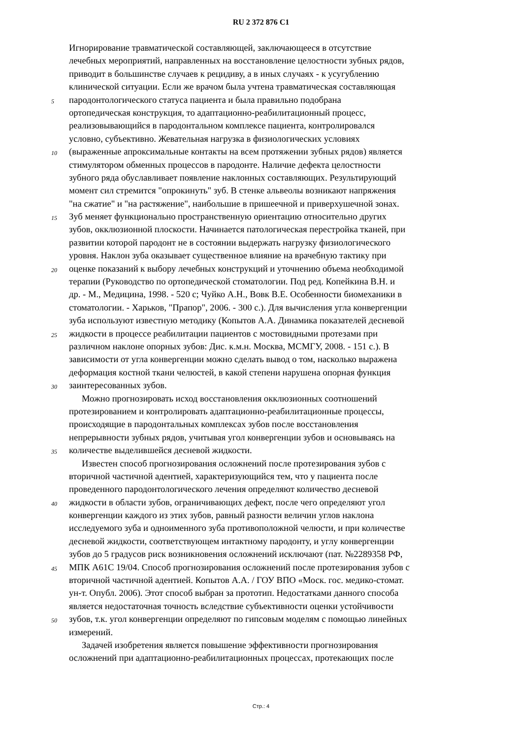RU 2 372 876 C1
Игнорирование травматической составляющей, заключающееся в отсутствие
лечебных мероприятий, направленных на восстановление целостности зубных рядов,
приводит в большинстве случаев к рецидиву, а в иных случаях - к усугублению
клинической ситуации. Если же врачом была учтена травматическая составляющая
5 пародонтологического статуса пациента и была правильно подобрана
ортопедическая конструкция, то адаптационно-реабилитационный процесс,
реализовывающийся в пародонтальном комплексе пациента, контролировался
условно, субъективно. Жевательная нагрузка в физиологических условиях
10 (выраженные апроксимальные контакты на всем протяжении зубных рядов) является
стимулятором обменных процессов в пародонте. Наличие дефекта целостности
зубного ряда обуславливает появление наклонных составляющих. Результирующий
момент сил стремится "опрокинуть" зуб. В стенке альвеолы возникают напряжения
"на сжатие" и "на растяжение", наибольшие в пришеечной и приверхушечной зонах.
15 Зуб меняет функционально пространственную ориентацию относительно других
зубов, окклюзионной плоскости. Начинается патологическая перестройка тканей, при
развитии которой пародонт не в состоянии выдержать нагрузку физиологического
уровня. Наклон зуба оказывает существенное влияние на врачебную тактику при
20 оценке показаний к выбору лечебных конструкций и уточнению объема необходимой
терапии (Руководство по ортопедической стоматологии. Под ред. Копейкина В.Н. и
др. - М., Медицина, 1998. - 520 с; Чуйко А.Н., Вовк В.Е. Особенности биомеханики в
стоматологии. - Харьков, "Прапор", 2006. - 300 с.). Для вычисления угла конвергенции
зуба используют известную методику (Копытов А.А. Динамика показателей десневой
25 жидкости в процессе реабилитации пациентов с мостовидными протезами при
различном наклоне опорных зубов: Дис. к.м.н. Москва, МСМГУ, 2008. - 151 с.). В
зависимости от угла конвергенции можно сделать вывод о том, насколько выражена
деформация костной ткани челюстей, в какой степени нарушена опорная функция
30 заинтересованных зубов.
Можно прогнозировать исход восстановления окклюзионных соотношений
протезированием и контролировать адаптационно-реабилитационные процессы,
происходящие в пародонтальных комплексах зубов после восстановления
непрерывности зубных рядов, учитывая угол конвергенции зубов и основываясь на
35 количестве выделившейся десневой жидкости.
Известен способ прогнозирования осложнений после протезирования зубов с
вторичной частичной адентией, характеризующийся тем, что у пациента после
проведенного пародонтологического лечения определяют количество десневой
40 жидкости в области зубов, ограничивающих дефект, после чего определяют угол
конвергенции каждого из этих зубов, равный разности величин углов наклона
исследуемого зуба и одноименного зуба противоположной челюсти, и при количестве
десневой жидкости, соответствующем интактному пародонту, и углу конвергенции
зубов до 5 градусов риск возникновения осложнений исключают (пат. №2289358 РФ,
45 МПК А61С 19/04. Способ прогнозирования осложнений после протезирования зубов с
вторичной частичной адентией. Копытов А.А. / ГОУ ВПО «Моск. гос. медико-стомат.
ун-т. Опубл. 2006). Этот способ выбран за прототип. Недостатками данного способа
является недостаточная точность вследствие субъективности оценки устойчивости
50 зубов, т.к. угол конвергенции определяют по гипсовым моделям с помощью линейных
измерений.
Задачей изобретения является повышение эффективности прогнозирования
осложнений при адаптационно-реабилитационных процессах, протекающих после
Стр.: 4